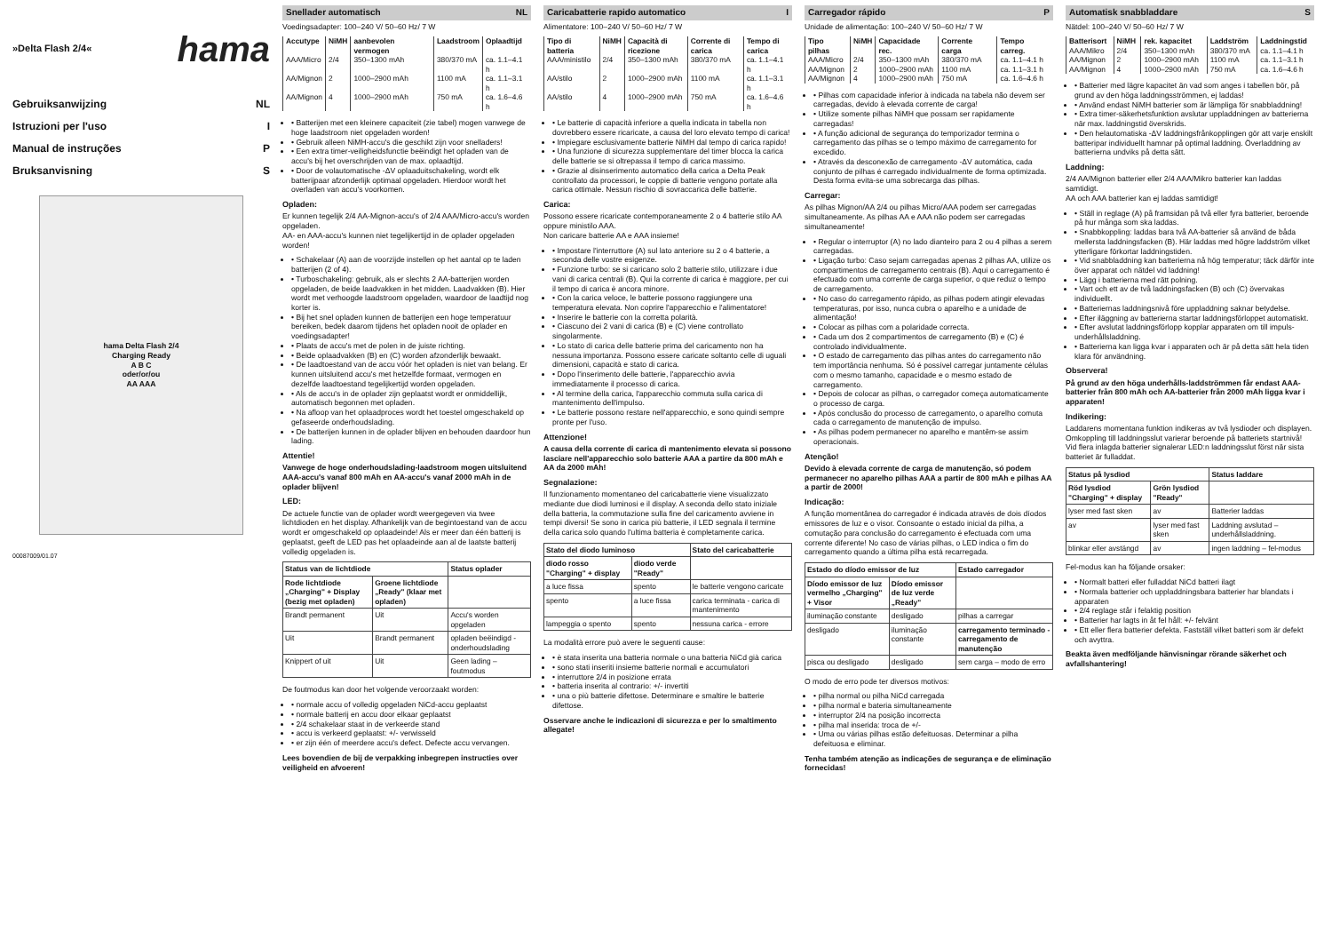»Delta Flash 2/4« hama
Gebruiksanwijzing NL
Istruzioni per l'uso I
Manual de instruções P
Bruksanvisning S
hama Delta Flash 2/4
Charging Ready
A B C
oder/or/ou
AA AAA
00087009/01.07
Snellader automatisch NL
Voedingsadapter: 100–240 V/ 50–60 Hz/ 7 W
| Accutype | NiMH | aanbevolen vermogen | Laadstroom | Oplaadtijd |
| --- | --- | --- | --- | --- |
| AAA/Micro | 2/4 | 350–1300 mAh | 380/370 mA | ca. 1.1–4.1 h |
| AA/Mignon | 2 | 1000–2900 mAh | 1100 mA | ca. 1.1–3.1 h |
| AA/Mignon | 4 | 1000–2900 mAh | 750 mA | ca. 1.6–4.6 h |
• Batterijen met een kleinere capaciteit (zie tabel) mogen vanwege de hoge laadstroom niet opgeladen worden!
• Gebruik alleen NiMH-accu's die geschikt zijn voor snelladers!
• Een extra timer-veiligheidsfunctie beëindigt het opladen van de accu's bij het overschrijden van de max. oplaadtijd.
• Door de volautomatische -ΔV oplaaduitschakeling, wordt elk batterijpaar afzonderlijk optimaal opgeladen. Hierdoor wordt het overladen van accu's voorkomen.
Opladen:
Er kunnen tegelijk 2/4 AA-Mignon-accu's of 2/4 AAA/Micro-accu's worden opgeladen.
AA- en AAA-accu's kunnen niet tegelijkertijd in de oplader opgeladen worden!
• Schakelaar (A) aan de voorzijde instellen op het aantal op te laden batterijen (2 of 4).
• Turboschakeling: gebruik, als er slechts 2 AA-batterijen worden opgeladen, de beide laadvakken in het midden. Laadvakken (B). Hier wordt met verhoogde laadstroom opgeladen, waardoor de laadtijd nog korter is.
• Bij het snel opladen kunnen de batterijen een hoge temperatuur bereiken, bedek daarom tijdens het opladen nooit de oplader en voedingsadapter!
• Plaats de accu's met de polen in de juiste richting.
• Beide oplaadvakken (B) en (C) worden afzonderlijk bewaakt.
• De laadtoestand van de accu vóór het opladen is niet van belang. Er kunnen uitsluitend accu's met hetzelfde formaat, vermogen en dezelfde laadtoestand tegelijkertijd worden opgeladen.
• Als de accu's in de oplader zijn geplaatst wordt er onmiddellijk, automatisch begonnen met opladen.
• Na afloop van het oplaadproces wordt het toestel omgeschakeld op gefaseerde onderhoudslading.
• De batterijen kunnen in de oplader blijven en behouden daardoor hun lading.
Attentie!
Vanwege de hoge onderhoudslading-laadstroom mogen uitsluitend AAA-accu's vanaf 800 mAh en AA-accu's vanaf 2000 mAh in de oplader blijven!
LED:
De actuele functie van de oplader wordt weergegeven via twee lichtdioden en het display. Afhankelijk van de begintoestand van de accu wordt er omgeschakeld op oplaadeinde! Als er meer dan één batterij is geplaatst, geeft de LED pas het oplaadeinde aan al de laatste batterij volledig opgeladen is.
| Status van de lichtdiode | | Status oplader |
| --- | --- | --- |
| Rode lichtdiode „Charging" + Display (bezig met opladen) | Groene lichtdiode „Ready" (klaar met opladen) | |
| Brandt permanent | Uit | Accu's worden opgeladen |
| Uit | Brandt permanent | opladen beëindigd - onderhoudslading |
| Knippert of uit | Uit | Geen lading – foutmodus |
De foutmodus kan door het volgende veroorzaakt worden:
• normale accu of volledig opgeladen NiCd-accu geplaatst
• normale batterij en accu door elkaar geplaatst
• 2/4 schakelaar staat in de verkeerde stand
• accu is verkeerd geplaatst: +/- verwisseld
• er zijn één of meerdere accu's defect. Defecte accu vervangen.
Lees bovendien de bij de verpakking inbegrepen instructies over veiligheid en afvoeren!
Caricabatterie rapido automatico I
Alimentatore: 100–240 V/ 50–60 Hz/ 7 W
| Tipo di batteria | NiMH | Capacità di ricezione | Corrente di carica | Tempo di carica |
| --- | --- | --- | --- | --- |
| AAA/ministilo | 2/4 | 350–1300 mAh | 380/370 mA | ca. 1.1–4.1 h |
| AA/stilo | 2 | 1000–2900 mAh | 1100 mA | ca. 1.1–3.1 h |
| AA/stilo | 4 | 1000–2900 mAh | 750 mA | ca. 1.6–4.6 h |
• Le batterie di capacità inferiore a quella indicata in tabella non dovrebbero essere ricaricate, a causa del loro elevato tempo di carica!
• Impiegare esclusivamente batterie NiMH dal tempo di carica rapido!
• Una funzione di sicurezza supplementare del timer blocca la carica delle batterie se si oltrepassa il tempo di carica massimo.
• Grazie al disinserimento automatico della carica a Delta Peak controllato da processori, le coppie di batterie vengono portate alla carica ottimale. Nessun rischio di sovraccarica delle batterie.
Carica:
Possono essere ricaricate contemporaneamente 2 o 4 batterie stilo AA oppure ministilo AAA.
Non caricare batterie AA e AAA insieme!
• Impostare l'interruttore (A) sul lato anteriore su 2 o 4 batterie, a seconda delle vostre esigenze.
• Funzione turbo: se si caricano solo 2 batterie stilo, utilizzare i due vani di carica centrali (B). Qui la corrente di carica è maggiore, per cui il tempo di carica è ancora minore.
• Con la carica veloce, le batterie possono raggiungere una temperatura elevata. Non coprire l'apparecchio e l'alimentatore!
• Inserire le batterie con la corretta polarità.
• Ciascuno dei 2 vani di carica (B) e (C) viene controllato singolarmente.
• Lo stato di carica delle batterie prima del caricamento non ha nessuna importanza. Possono essere caricate soltanto celle di uguali dimensioni, capacità e stato di carica.
• Dopo l'inserimento delle batterie, l'apparecchio avvia immediatamente il processo di carica.
• Al termine della carica, l'apparecchio commuta sulla carica di mantenimento dell'impulso.
• Le batterie possono restare nell'apparecchio, e sono quindi sempre pronte per l'uso.
Attenzione!
A causa della corrente di carica di mantenimento elevata si possono lasciare nell'apparecchio solo batterie AAA a partire da 800 mAh e AA da 2000 mAh!
Segnalazione:
Il funzionamento momentaneo del caricabatterie viene visualizzato mediante due diodi luminosi e il display. A seconda dello stato iniziale della batteria, la commutazione sulla fine del caricamento avviene in tempi diversi! Se sono in carica più batterie, il LED segnala il termine della carica solo quando l'ultima batteria è completamente carica.
| Stato del diodo luminoso | | Stato del caricabatterie |
| --- | --- | --- |
| diodo rosso "Charging" + display | diodo verde "Ready" | |
| a luce fissa | spento | le batterie vengono caricate |
| spento | a luce fissa | carica terminata - carica di mantenimento |
| lampeggia o spento | spento | nessuna carica - errore |
La modalità errore può avere le seguenti cause:
• è stata inserita una batteria normale o una batteria NiCd già carica
• sono stati inseriti insieme batterie normali e accumulatori
• interruttore 2/4 in posizione errata
• batteria inserita al contrario: +/- invertiti
• una o più batterie difettose. Determinare e smaltire le batterie difettose.
Osservare anche le indicazioni di sicurezza e per lo smaltimento allegate!
Carregador rápido P
Unidade de alimentação: 100–240 V/ 50–60 Hz/ 7 W
| Tipo pilhas | NiMH | Capacidade rec. | Corrente carga | Tempo carreg. |
| --- | --- | --- | --- | --- |
| AAA/Micro | 2/4 | 350–1300 mAh | 380/370 mA | ca. 1.1–4.1 h |
| AA/Mignon | 2 | 1000–2900 mAh | 1100 mA | ca. 1.1–3.1 h |
| AA/Mignon | 4 | 1000–2900 mAh | 750 mA | ca. 1.6–4.6 h |
• Pilhas com capacidade inferior à indicada na tabela não devem ser carregadas, devido à elevada corrente de carga!
• Utilize somente pilhas NiMH que possam ser rapidamente carregadas!
• A função adicional de segurança do temporizador termina o carregamento das pilhas se o tempo máximo de carregamento for excedido.
• Através da desconexão de carregamento -ΔV automática, cada conjunto de pilhas é carregado individualmente de forma optimizada. Desta forma evita-se uma sobrecarga das pilhas.
Carregar:
As pilhas Mignon/AA 2/4 ou pilhas Micro/AAA podem ser carregadas simultaneamente. As pilhas AA e AAA não podem ser carregadas simultaneamente!
• Regular o interruptor (A) no lado dianteiro para 2 ou 4 pilhas a serem carregadas.
• Ligação turbo: Caso sejam carregadas apenas 2 pilhas AA, utilize os compartimentos de carregamento centrais (B). Aqui o carregamento é efectuado com uma corrente de carga superior, o que reduz o tempo de carregamento.
• No caso do carregamento rápido, as pilhas podem atingir elevadas temperaturas, por isso, nunca cubra o aparelho e a unidade de alimentação!
• Colocar as pilhas com a polaridade correcta.
• Cada um dos 2 compartimentos de carregamento (B) e (C) é controlado individualmente.
• O estado de carregamento das pilhas antes do carregamento não tem importância nenhuma. Só é possível carregar juntamente células com o mesmo tamanho, capacidade e o mesmo estado de carregamento.
• Depois de colocar as pilhas, o carregador começa automaticamente o processo de carga.
• Após conclusão do processo de carregamento, o aparelho comuta cada o carregamento de manutenção de impulso.
• As pilhas podem permanecer no aparelho e mantêm-se assim operacionais.
Atenção!
Devido à elevada corrente de carga de manutenção, só podem permanecer no aparelho pilhas AAA a partir de 800 mAh e pilhas AA a partir de 2000!
Indicação:
A função momentânea do carregador é indicada através de dois díodos emissores de luz e o visor. Consoante o estado inicial da pilha, a comutação para conclusão do carregamento é efectuada com uma corrente diferente! No caso de várias pilhas, o LED indica o fim do carregamento quando a última pilha está recarregada.
| Estado do díodo emissor de luz | | Estado carregador |
| --- | --- | --- |
| Díodo emissor de luz vermelho „Charging" + Visor | Díodo emissor de luz verde „Ready" | |
| iluminação constante | desligado | pilhas a carregar |
| desligado | iluminação constante | carregamento terminado - carregamento de manutenção |
| pisca ou desligado | desligado | sem carga – modo de erro |
O modo de erro pode ter diversos motivos:
• pilha normal ou pilha NiCd carregada
• pilha normal e bateria simultaneamente
• interruptor 2/4 na posição incorrecta
• pilha mal inserida: troca de +/-
• Uma ou várias pilhas estão defeituosas. Determinar a pilha defeituosa e eliminar.
Tenha também atenção as indicações de segurança e de eliminação fornecidas!
Automatisk snabbladdare S
Nätdel: 100–240 V/ 50–60 Hz/ 7 W
| Batterisort | NiMH | rek. kapacitet | Laddström | Laddningstid |
| --- | --- | --- | --- | --- |
| AAA/Mikro | 2/4 | 350–1300 mAh | 380/370 mA | ca. 1.1–4.1 h |
| AA/Mignon | 2 | 1000–2900 mAh | 1100 mA | ca. 1.1–3.1 h |
| AA/Mignon | 4 | 1000–2900 mAh | 750 mA | ca. 1.6–4.6 h |
• Batterier med lägre kapacitet än vad som anges i tabellen bör, på grund av den höga laddningsströmmen, ej laddas!
• Använd endast NiMH batterier som är lämpliga för snabbladdning!
• Extra timer-säkerhetsfunktion avslutar uppladdningen av batterierna när max. laddningstid överskrids.
• Den helautomatiska -ΔV laddningsfrånkopplingen gör att varje enskilt batteripar individuellt hamnar på optimal laddning. Överladdning av batterierna undviks på detta sätt.
Laddning:
2/4 AA/Mignon batterier eller 2/4 AAA/Mikro batterier kan laddas samtidigt.
AA och AAA batterier kan ej laddas samtidigt!
• Ställ in reglage (A) på framsidan på två eller fyra batterier, beroende på hur många som ska laddas.
• Snabbkoppling: laddas bara två AA-batterier så använd de båda mellersta laddningsfacken (B). Här laddas med högre laddström vilket ytterligare förkortar laddningstiden.
• Vid snabbladdning kan batterierna nå hög temperatur; täck därför inte över apparat och nätdel vid laddning!
• Lägg i batterierna med rätt polning.
• Vart och ett av de två laddningsfacken (B) och (C) övervakas individuellt.
• Batteriernas laddningsnivå före uppladdning saknar betydelse.
• Efter iläggning av batterierna startar laddningsförloppet automatiskt.
• Efter avslutat laddningsförlopp kopplar apparaten om till impuls-underhållsladdning.
• Batterierna kan ligga kvar i apparaten och är på detta sätt hela tiden klara för användning.
Observera!
På grund av den höga underhålls-laddströmmen får endast AAA-batterier från 800 mAh och AA-batterier från 2000 mAh ligga kvar i apparaten!
Indikering:
Laddarens momentana funktion indikeras av två lysdioder och displayen. Omkoppling till laddningsslut varierar beroende på batteriets startnivå!
Vid flera inlagda batterier signalerar LED:n laddningsslut först när sista batteriet är fulladdat.
| Status på lysdiod | | Status laddare |
| --- | --- | --- |
| Röd lysdiod "Charging" + display | Grön lysdiod "Ready" | |
| lyser med fast sken | av | Batterier laddas |
| av | lyser med fast sken | Laddning avslutad – underhållsladdning. |
| blinkar eller avstängd | av | ingen laddning – fel-modus |
Fel-modus kan ha följande orsaker:
• Normalt batteri eller fulladdat NiCd batteri ilagt
• Normala batterier och uppladdningsbara batterier har blandats i apparaten
• 2/4 reglage står i felaktig position
• Batterier har lagts in åt fel håll: +/- felvänt
• Ett eller flera batterier defekta. Fastställ vilket batteri som är defekt och avyttra.
Beakta även medföljande hänvisningar rörande säkerhet och avfallshantering!